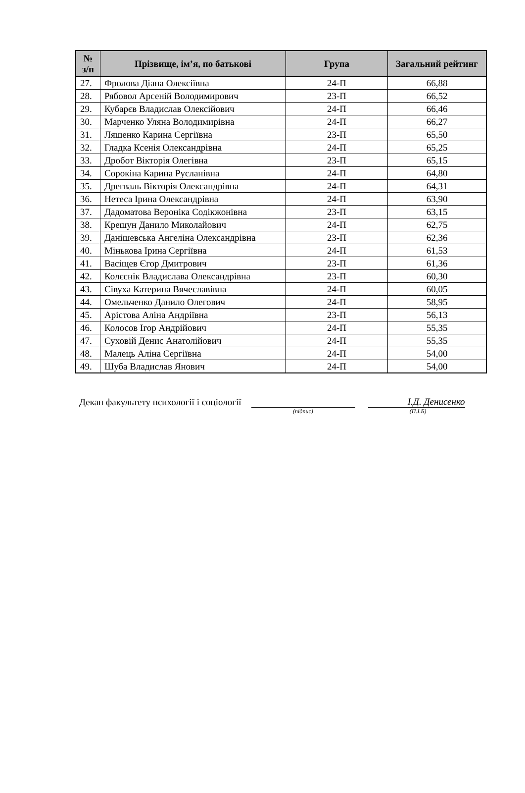| № з/п | Прізвище, ім’я, по батькові | Група | Загальний рейтинг |
| --- | --- | --- | --- |
| 27. | Фролова Діана Олексіївна | 24-П | 66,88 |
| 28. | Рябовол Арсеній Володимирович | 23-П | 66,52 |
| 29. | Кубарєв Владислав Олексійович | 24-П | 66,46 |
| 30. | Марченко Уляна Володимирівна | 24-П | 66,27 |
| 31. | Ляшенко Карина Сергіївна | 23-П | 65,50 |
| 32. | Гладка Ксенія Олександрівна | 24-П | 65,25 |
| 33. | Дробот Вікторія Олегівна | 23-П | 65,15 |
| 34. | Сорокіна Карина Русланівна | 24-П | 64,80 |
| 35. | Дрегваль Вікторія Олександрівна | 24-П | 64,31 |
| 36. | Нетеса Ірина Олександрівна | 24-П | 63,90 |
| 37. | Дадоматова Вероніка Содікжонівна | 23-П | 63,15 |
| 38. | Крешун Данило Миколайович | 24-П | 62,75 |
| 39. | Данішевська Ангеліна Олександрівна | 23-П | 62,36 |
| 40. | Мінькова Ірина Сергіївна | 24-П | 61,53 |
| 41. | Васіщев Єгор Дмитрович | 23-П | 61,36 |
| 42. | Колєснік Владислава Олександрівна | 23-П | 60,30 |
| 43. | Сівуха Катерина Вячеславівна | 24-П | 60,05 |
| 44. | Омельченко Данило Олегович | 24-П | 58,95 |
| 45. | Арістова Аліна Андріївна | 23-П | 56,13 |
| 46. | Колосов Ігор Андрійович | 24-П | 55,35 |
| 47. | Суховій Денис Анатолійович | 24-П | 55,35 |
| 48. | Малець Аліна Сергіївна | 24-П | 54,00 |
| 49. | Шуба Владислав Янович | 24-П | 54,00 |
Декан факультету психології і соціології
І.Д. Денисенко
(підпис) (П.І.Б)